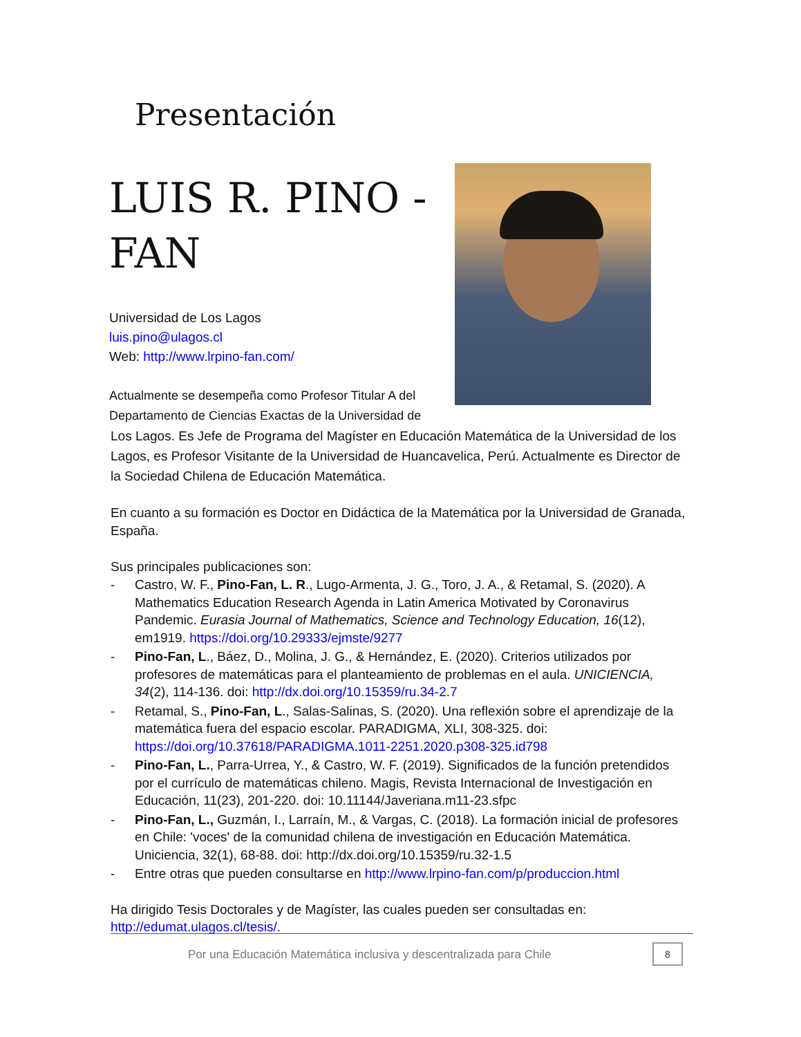Presentación
LUIS R. PINO -
FAN
Universidad de Los Lagos
luis.pino@ulagos.cl
Web: http://www.lrpino-fan.com/
Actualmente se desempeña como Profesor Titular A del Departamento de Ciencias Exactas de la Universidad de
Los Lagos. Es Jefe de Programa del Magíster en Educación Matemática de la Universidad de los Lagos, es Profesor Visitante de la Universidad de Huancavelica, Perú. Actualmente es Director de la Sociedad Chilena de Educación Matemática.
En cuanto a su formación es Doctor en Didáctica de la Matemática por la Universidad de Granada, España.
Sus principales publicaciones son:
- Castro, W. F., Pino-Fan, L. R., Lugo-Armenta, J. G., Toro, J. A., & Retamal, S. (2020). A Mathematics Education Research Agenda in Latin America Motivated by Coronavirus Pandemic. Eurasia Journal of Mathematics, Science and Technology Education, 16(12), em1919. https://doi.org/10.29333/ejmste/9277
- Pino-Fan, L., Báez, D., Molina, J. G., & Hernández, E. (2020). Criterios utilizados por profesores de matemáticas para el planteamiento de problemas en el aula. UNICIENCIA, 34(2), 114-136. doi: http://dx.doi.org/10.15359/ru.34-2.7
- Retamal, S., Pino-Fan, L., Salas-Salinas, S. (2020). Una reflexión sobre el aprendizaje de la matemática fuera del espacio escolar. PARADIGMA, XLI, 308-325. doi: https://doi.org/10.37618/PARADIGMA.1011-2251.2020.p308-325.id798
- Pino-Fan, L., Parra-Urrea, Y., & Castro, W. F. (2019). Significados de la función pretendidos por el currículo de matemáticas chileno. Magis, Revista Internacional de Investigación en Educación, 11(23), 201-220. doi: 10.11144/Javeriana.m11-23.sfpc
- Pino-Fan, L., Guzmán, I., Larraín, M., & Vargas, C. (2018). La formación inicial de profesores en Chile: 'voces' de la comunidad chilena de investigación en Educación Matemática. Uniciencia, 32(1), 68-88. doi: http://dx.doi.org/10.15359/ru.32-1.5
- Entre otras que pueden consultarse en http://www.lrpino-fan.com/p/produccion.html
Ha dirigido Tesis Doctorales y de Magíster, las cuales pueden ser consultadas en: http://edumat.ulagos.cl/tesis/.
Por una Educación Matemática inclusiva y descentralizada para Chile
8